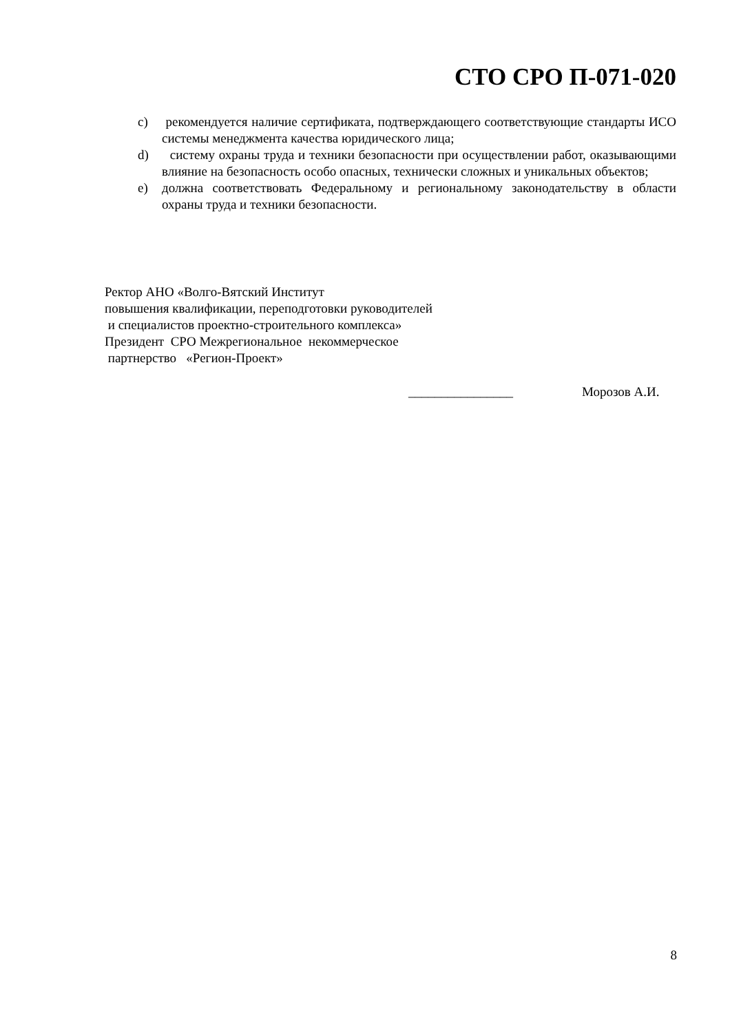СТО СРО П-071-020
c) рекомендуется наличие сертификата, подтверждающего соответствующие стандарты ИСО системы менеджмента качества юридического лица;
d) систему охраны труда и техники безопасности при осуществлении работ, оказывающими влияние на безопасность особо опасных, технически сложных и уникальных объектов;
e) должна соответствовать Федеральному и региональному законодательству в области охраны труда и техники безопасности.
Ректор АНО «Волго-Вятский Институт
повышения квалификации, переподготовки руководителей
и специалистов проектно-строительного комплекса»
Президент СРО Межрегиональное некоммерческое
партнерство «Регион-Проект»
________________ Морозов А.И.
8